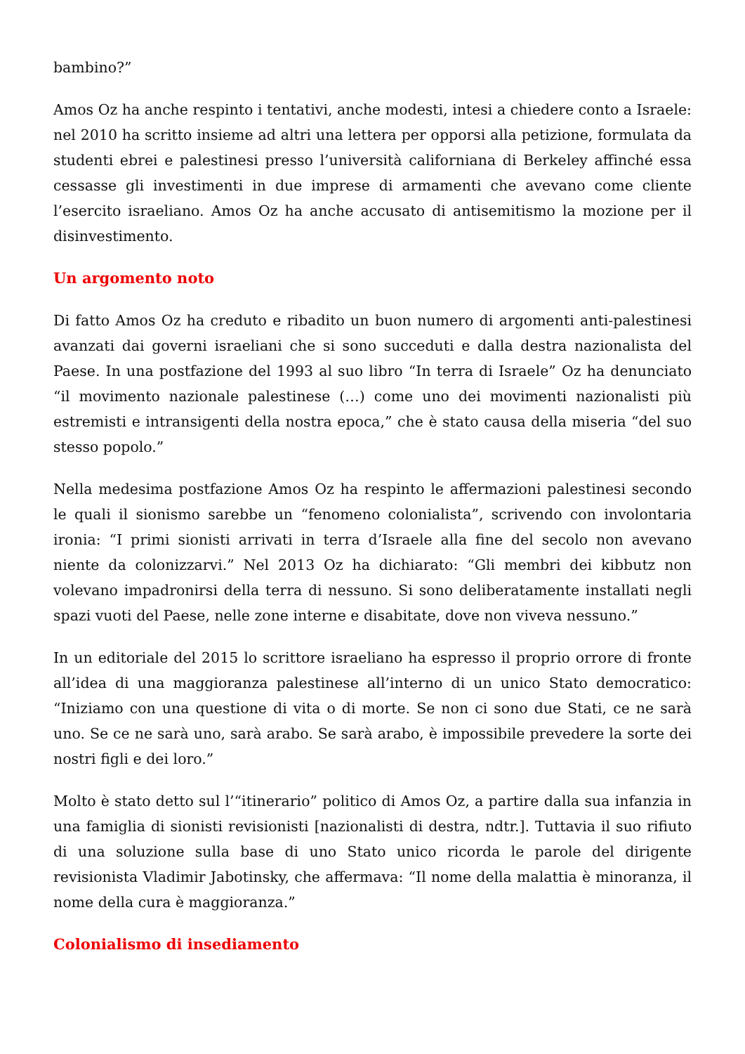bambino?”
Amos Oz ha anche respinto i tentativi, anche modesti, intesi a chiedere conto a Israele: nel 2010 ha scritto insieme ad altri una lettera per opporsi alla petizione, formulata da studenti ebrei e palestinesi presso l’università californiana di Berkeley affinché essa cessasse gli investimenti in due imprese di armamenti che avevano come cliente l’esercito israeliano. Amos Oz ha anche accusato di antisemitismo la mozione per il disinvestimento.
Un argomento noto
Di fatto Amos Oz ha creduto e ribadito un buon numero di argomenti anti-palestinesi avanzati dai governi israeliani che si sono succeduti e dalla destra nazionalista del Paese. In una postfazione del 1993 al suo libro “In terra di Israele” Oz ha denunciato “il movimento nazionale palestinese (…) come uno dei movimenti nazionalisti più estremisti e intransigenti della nostra epoca,” che è stato causa della miseria “del suo stesso popolo.”
Nella medesima postfazione Amos Oz ha respinto le affermazioni palestinesi secondo le quali il sionismo sarebbe un “fenomeno colonialista”, scrivendo con involontaria ironia: “I primi sionisti arrivati in terra d’Israele alla fine del secolo non avevano niente da colonizzarvi.” Nel 2013 Oz ha dichiarato: “Gli membri dei kibbutz non volevano impadronirsi della terra di nessuno. Si sono deliberatamente installati negli spazi vuoti del Paese, nelle zone interne e disabitate, dove non viveva nessuno.”
In un editoriale del 2015 lo scrittore israeliano ha espresso il proprio orrore di fronte all’idea di una maggioranza palestinese all’interno di un unico Stato democratico: “Iniziamo con una questione di vita o di morte. Se non ci sono due Stati, ce ne sarà uno. Se ce ne sarà uno, sarà arabo. Se sarà arabo, è impossibile prevedere la sorte dei nostri figli e dei loro.”
Molto è stato detto sul l’“itinerario” politico di Amos Oz, a partire dalla sua infanzia in una famiglia di sionisti revisionisti [nazionalisti di destra, ndtr.]. Tuttavia il suo rifiuto di una soluzione sulla base di uno Stato unico ricorda le parole del dirigente revisionista Vladimir Jabotinsky, che affermava: “Il nome della malattia è minoranza, il nome della cura è maggioranza.”
Colonialismo di insediamento